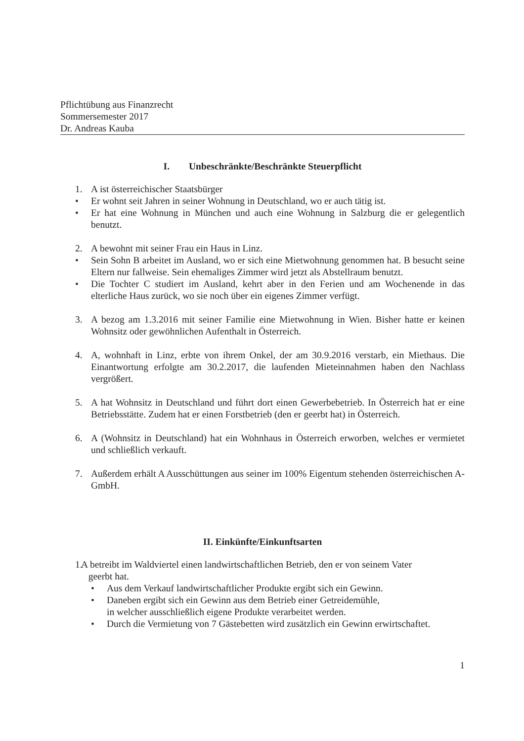Pflichtübung aus Finanzrecht
Sommersemester 2017
Dr. Andreas Kauba
I. Unbeschränkte/Beschränkte Steuerpflicht
1. A ist österreichischer Staatsbürger
• Er wohnt seit Jahren in seiner Wohnung in Deutschland, wo er auch tätig ist.
• Er hat eine Wohnung in München und auch eine Wohnung in Salzburg die er gelegentlich benutzt.
2. A bewohnt mit seiner Frau ein Haus in Linz.
• Sein Sohn B arbeitet im Ausland, wo er sich eine Mietwohnung genommen hat. B besucht seine Eltern nur fallweise. Sein ehemaliges Zimmer wird jetzt als Abstellraum benutzt.
• Die Tochter C studiert im Ausland, kehrt aber in den Ferien und am Wochenende in das elterliche Haus zurück, wo sie noch über ein eigenes Zimmer verfügt.
3. A bezog am 1.3.2016 mit seiner Familie eine Mietwohnung in Wien. Bisher hatte er keinen Wohnsitz oder gewöhnlichen Aufenthalt in Österreich.
4. A, wohnhaft in Linz, erbte von ihrem Onkel, der am 30.9.2016 verstarb, ein Miethaus. Die Einantwortung erfolgte am 30.2.2017, die laufenden Mieteinnahmen haben den Nachlass vergrößert.
5. A hat Wohnsitz in Deutschland und führt dort einen Gewerbebetrieb. In Österreich hat er eine Betriebsstätte. Zudem hat er einen Forstbetrieb (den er geerbt hat) in Österreich.
6. A (Wohnsitz in Deutschland) hat ein Wohnhaus in Österreich erworben, welches er vermietet und schließlich verkauft.
7. Außerdem erhält A Ausschüttungen aus seiner im 100% Eigentum stehenden österreichischen A-GmbH.
II. Einkünfte/Einkunftsarten
1. A betreibt im Waldviertel einen landwirtschaftlichen Betrieb, den er von seinem Vater
geerbt hat.
• Aus dem Verkauf landwirtschaftlicher Produkte ergibt sich ein Gewinn.
• Daneben ergibt sich ein Gewinn aus dem Betrieb einer Getreidemühle,
in welcher ausschließlich eigene Produkte verarbeitet werden.
• Durch die Vermietung von 7 Gästebetten wird zusätzlich ein Gewinn erwirtschaftet.
1